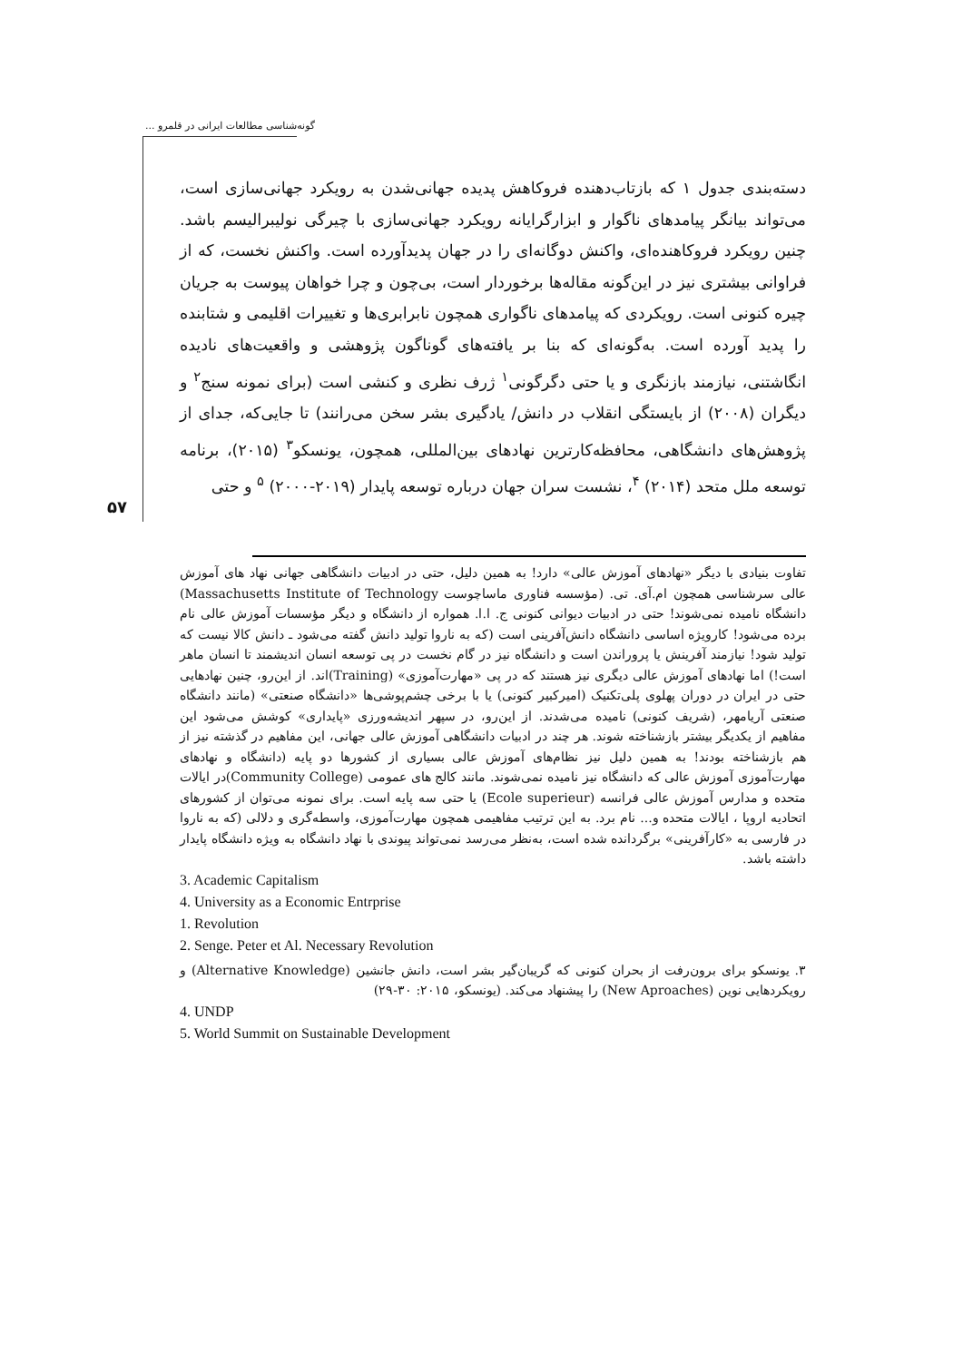گونه‌شناسی مطالعات ایرانی در قلمرو ...
۵۷
دسته‌بندی جدول ۱ که بازتاب‌دهنده فروکاهش پدیده جهانی‌شدن به رویکرد جهانی‌سازی است، می‌تواند بیانگر پیامدهای ناگوار و ابزارگرایانه رویکرد جهانی‌سازی با چیرگی نولیبرالیسم باشد. چنین رویکرد فروکاهنده‌ای، واکنش دوگانه‌ای را در جهان پدیدآورده است. واکنش نخست، که از فراوانی بیشتری نیز در این‌گونه مقاله‌ها برخوردار است، بی‌چون و چرا خواهان پیوست به جریان چیره کنونی است. رویکردی که پیامدهای ناگواری همچون نابرابری‌ها و تغییرات اقلیمی و شتابنده را پدید آورده است. به‌گونه‌ای که بنا بر یافته‌های گوناگون پژوهشی و واقعیت‌های نادیده انگاشتنی، نیازمند بازنگری و یا حتی دگرگونی<sup>۱</sup> ژرف نظری و کنشی است (برای نمونه سنج<sup>۲</sup> و دیگران (۲۰۰۸) از بایستگی انقلاب در دانش/ یادگیری بشر سخن می‌رانند) تا جایی‌که، جدای از پژوهش‌های دانشگاهی، محافظه‌کارترین نهادهای بین‌المللی، همچون، یونسکو<sup>۳</sup> (۲۰۱۵)، برنامه توسعه ملل متحد (۲۰۱۴) <sup>۴</sup>، نشست سران جهان درباره توسعه پایدار (۲۰۱۹-۲۰۰۰) <sup>۵</sup> و حتی
تفاوت بنیادی با دیگر «نهادهای آموزش عالی» دارد! به همین دلیل، حتی در ادبیات دانشگاهی جهانی نهاد های آموزش عالی سرشناسی همچون ام.آی. تی. (مؤسسه فناوری ماساچوست Massachusetts Institute of Technology) دانشگاه نامیده نمی‌شوند! حتی در ادبیات دیوانی کنونی ج. ا.ا. همواره از دانشگاه و دیگر مؤسسات آموزش عالی نام برده می‌شود! کارویژه اساسی دانشگاه دانش‌آفرینی است (که به ناروا تولید دانش گفته می‌شود ـ دانش کالا نیست که تولید شود! نیازمند آفرینش یا پروراندن است و دانشگاه نیز در گام نخست در پی توسعه انسان اندیشمند تا انسان ماهر است!) اما نهادهای آموزش عالی دیگری نیز هستند که در پی «مهارت‌آموزی» (Training)اند. از این‌رو، چنین نهادهایی حتی در ایران در دوران پهلوی پلی‌تکنیک (امیرکبیر کنونی) یا با برخی چشم‌پوشی‌ها «دانشگاه صنعتی» (مانند دانشگاه صنعتی آریامهر، (شریف کنونی) نامیده می‌شدند. از این‌رو، در سپهر اندیشه‌ورزی «پایداری» کوشش می‌شود این مفاهیم از یکدیگر بیشتر بازشناخته شوند. هر چند در ادبیات دانشگاهی آموزش عالی جهانی، این مفاهیم در گذشته نیز از هم بازشناخته بودند! به همین دلیل نیز نظام‌های آموزش عالی بسیاری از کشورها دو پایه (دانشگاه و نهادهای مهارت‌آموزی آموزش عالی که دانشگاه نیز نامیده نمی‌شوند. مانند کالج های عمومی (Community College)در ایالات متحده و مدارس آموزش عالی فرانسه (Ecole superieur) یا حتی سه پایه است. برای نمونه می‌توان از کشورهای اتحادیه اروپا ، ایالات متحده و... نام برد. به این ترتیب مفاهیمی همچون مهارت‌آموزی، واسطه‌گری و دلالی (که به ناروا در فارسی به «کارآفرینی» برگردانده شده است، به‌نظر می‌رسد نمی‌تواند پیوندی با نهاد دانشگاه به ویژه دانشگاه پایدار داشته باشد.
3. Academic Capitalism
4. University as a Economic Entrprise
1. Revolution
2. Senge. Peter et Al. Necessary Revolution
۳. یونسکو برای برون‌رفت از بحران کنونی که گریبان‌گیر بشر است، دانش جانشین (Alternative Knowledge) و رویکردهایی نوین (New Aproaches) را پیشنهاد می‌کند. (یونسکو، ۲۰۱۵: ۳۰-۲۹)
4. UNDP
5. World Summit on Sustainable Development